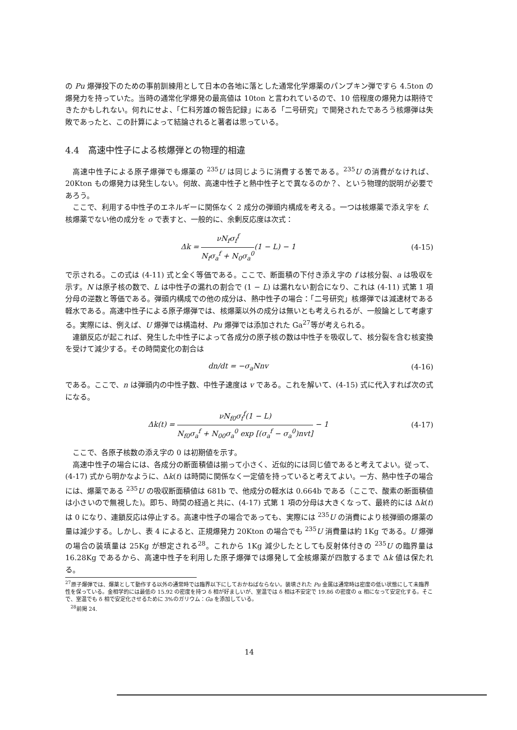の Pu 爆弾投下のための事前訓練用として日本の各地に落とした通常化学爆薬のパンプキン弾ですら 4.5ton の爆発力を持っていた。当時の通常化学爆発の最高値は 10ton と言われているので、10 倍程度の爆発力は期待できたかもしれない。何れにせよ、「仁科芳雄の報告記録」にある「二号研究」で開発されたであろう核爆弾は失敗であったと、この計算によって結論されると著者は思っている。
4.4　高速中性子による核爆弾との物理的相違
高速中性子による原子爆弾でも爆薬の <sup>235</sup>U は同じように消費する筈である。<sup>235</sup>U の消費がなければ、20Kton もの爆発力は発生しない。何故、高速中性子と熱中性子とで異なるのか？、という物理的説明が必要であろう。
ここで、利用する中性子のエネルギーに関係なく 2 成分の弾頭内構成を考える。一つは核爆薬で添え字を f、核爆薬でない他の成分を o で表すと、一般的に、余剰反応度は次式：
Δk = νN<sub>f</sub>σ<sub>f</sub><sup>f</sup> N<sub>f</sub>σ<sub>a</sub><sup>f</sup> + N<sub>0</sub>σ<sub>a</sub><sup>0</sup>(1 − L) − 1 (4-15)
で示される。この式は (4-11) 式と全く等価である。ここで、断面積の下付き添え字の f は核分裂、a は吸収を示す。N は原子核の数で、L は中性子の漏れの割合で (1 − L) は漏れない割合になり、これは (4-11) 式第 1 項分母の逆数と等価である。弾頭内構成での他の成分は、熱中性子の場合：「二号研究」核爆弾では減速材である軽水である。高速中性子による原子爆弾では、核爆薬以外の成分は無いとも考えられるが、一般論として考慮する。実際には、例えば、U 爆弾では構造材、Pu 爆弾では添加された Ga<sup>27</sup>等が考えられる。
連鎖反応が起これば、発生した中性子によって各成分の原子核の数は中性子を吸収して、核分裂を含む核変換を受けて減少する。その時間変化の割合は
dn/dt = −σ<sub>a</sub>Nnv (4-16)
である。ここで、n は弾頭内の中性子数、中性子速度は v である。これを解いて、(4-15) 式に代入すれば次の式になる。
Δk(t) = νN<sub>f0</sub>σ<sub>f</sub><sup>f</sup>(1 − L) N<sub>f0</sub>σ<sub>a</sub><sup>f</sup> + N<sub>00</sub>σ<sub>a</sub><sup>0</sup> exp [(σ<sub>a</sub><sup>f</sup> − σ<sub>a</sub><sup>0</sup>)nvt] − 1 (4-17)
ここで、各原子核数の添え字の 0 は初期値を示す。
高速中性子の場合には、各成分の断面積値は揃って小さく、近似的には同じ値であると考えてよい。従って、(4-17) 式から明かなように、Δk(t) は時間に関係なく一定値を持っていると考えてよい。一方、熱中性子の場合には、爆薬である <sup>235</sup>U の吸収断面積値は 681b で、他成分の軽水は 0.664b である（ここで、酸素の断面積値は小さいので無視した)。即ち、時間の経過と共に、(4-17) 式第 1 項の分母は大きくなって、最終的には Δk(t) は 0 になり、連鎖反応は停止する。高速中性子の場合であっても、実際には <sup>235</sup>U の消費により核弾頭の爆薬の量は減少する。しかし、表 4 によると、正規爆発力 20Kton の場合でも <sup>235</sup>U 消費量は約 1Kg である。U 爆弾の場合の装填量は 25Kg が想定される<sup>28</sup>。これから 1Kg 減少したとしても反射体付きの <sup>235</sup>U の臨界量は 16.28Kg であるから、高速中性子を利用した原子爆弾では爆発して全核爆薬が四散するまで Δk 値は保たれる。
<sup>27</sup> 原子爆弾では、爆薬として動作する以外の通常時では臨界以下にしておかねばならない。装填された Pu 金属は通常時は密度の低い状態にして未臨界性を保っている。金相学的には最低の 15.92 の密度を持つ δ 相が好ましいが、室温では δ 相は不安定で 19.86 の密度の α 相になって安定化する。そこで、室温でも δ 相で安定化させるために 3%のガリウム：Ga を添加している。
　<sup>28</sup> 前掲 24.
14